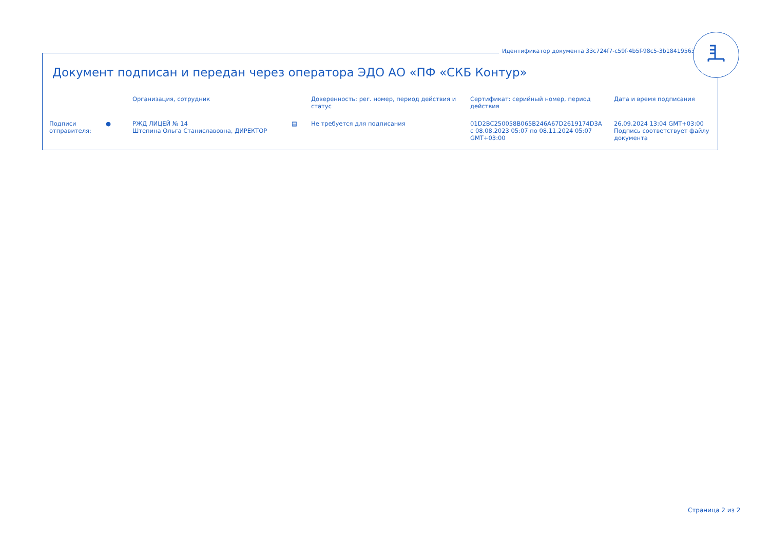Идентификатор документа 33c724f7-c59f-4b5f-98c5-3b18419563d3
Документ подписан и передан через оператора ЭДО АО «ПФ «СКБ Контур»
| | | Организация, сотрудник | | Доверенность: рег. номер, период действия и статус | Сертификат: серийный номер, период действия | Дата и время подписания |
| --- | --- | --- | --- | --- | --- | --- |
| Подписи отправителя: | ● | РЖД ЛИЦЕЙ № 14 Штепина Ольга Станиславовна, ДИРЕКТОР | ▤ | Не требуется для подписания | 01D2BC250058B065B246A67D2619174D3A с 08.08.2023 05:07 по 08.11.2024 05:07 GMT+03:00 | 26.09.2024 13:04 GMT+03:00 Подпись соответствует файлу документа |
Страница 2 из 2